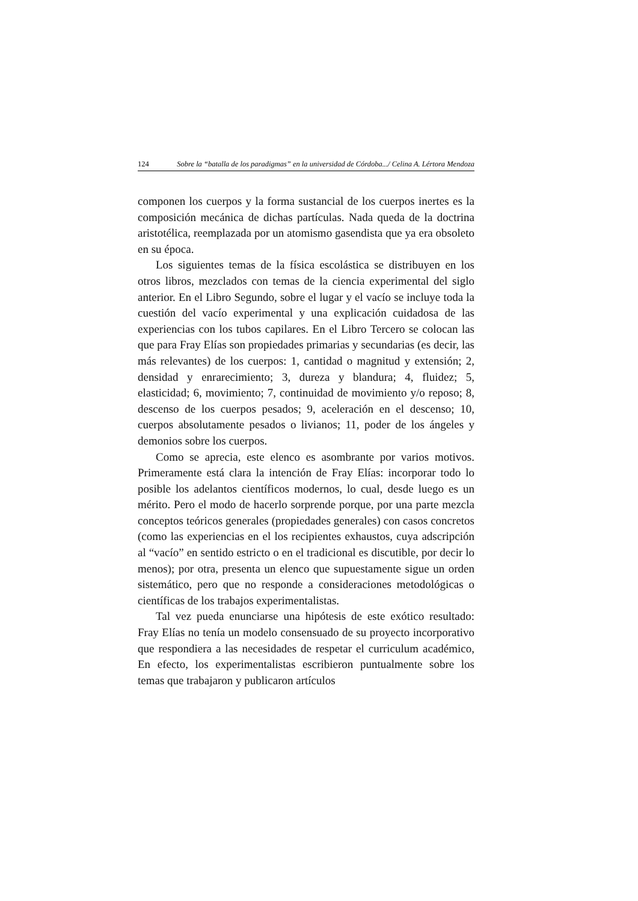124 Sobre la “batalla de los paradigmas” en la universidad de Córdoba.../ Celina A. Lértora Mendoza
componen los cuerpos y la forma sustancial de los cuerpos inertes es la composición mecánica de dichas partículas. Nada queda de la doctrina aristotélica, reemplazada por un atomismo gasendista que ya era obsoleto en su época.
Los siguientes temas de la física escolástica se distribuyen en los otros libros, mezclados con temas de la ciencia experimental del siglo anterior. En el Libro Segundo, sobre el lugar y el vacío se incluye toda la cuestión del vacío experimental y una explicación cuidadosa de las experiencias con los tubos capilares. En el Libro Tercero se colocan las que para Fray Elías son propiedades primarias y secundarias (es decir, las más relevantes) de los cuerpos: 1, cantidad o magnitud y extensión; 2, densidad y enrarecimiento; 3, dureza y blandura; 4, fluidez; 5, elasticidad; 6, movimiento; 7, continuidad de movimiento y/o reposo; 8, descenso de los cuerpos pesados; 9, aceleración en el descenso; 10, cuerpos absolutamente pesados o livianos; 11, poder de los ángeles y demonios sobre los cuerpos.
Como se aprecia, este elenco es asombrante por varios motivos. Primeramente está clara la intención de Fray Elías: incorporar todo lo posible los adelantos científicos modernos, lo cual, desde luego es un mérito. Pero el modo de hacerlo sorprende porque, por una parte mezcla conceptos teóricos generales (propiedades generales) con casos concretos (como las experiencias en el los recipientes exhaustos, cuya adscripción al “vacío” en sentido estricto o en el tradicional es discutible, por decir lo menos); por otra, presenta un elenco que supuestamente sigue un orden sistemático, pero que no responde a consideraciones metodológicas o científicas de los trabajos experimentalistas.
Tal vez pueda enunciarse una hipótesis de este exótico resultado: Fray Elías no tenía un modelo consensuado de su proyecto incorporativo que respondiera a las necesidades de respetar el curriculum académico, En efecto, los experimentalistas escribieron puntualmente sobre los temas que trabajaron y publicaron artículos